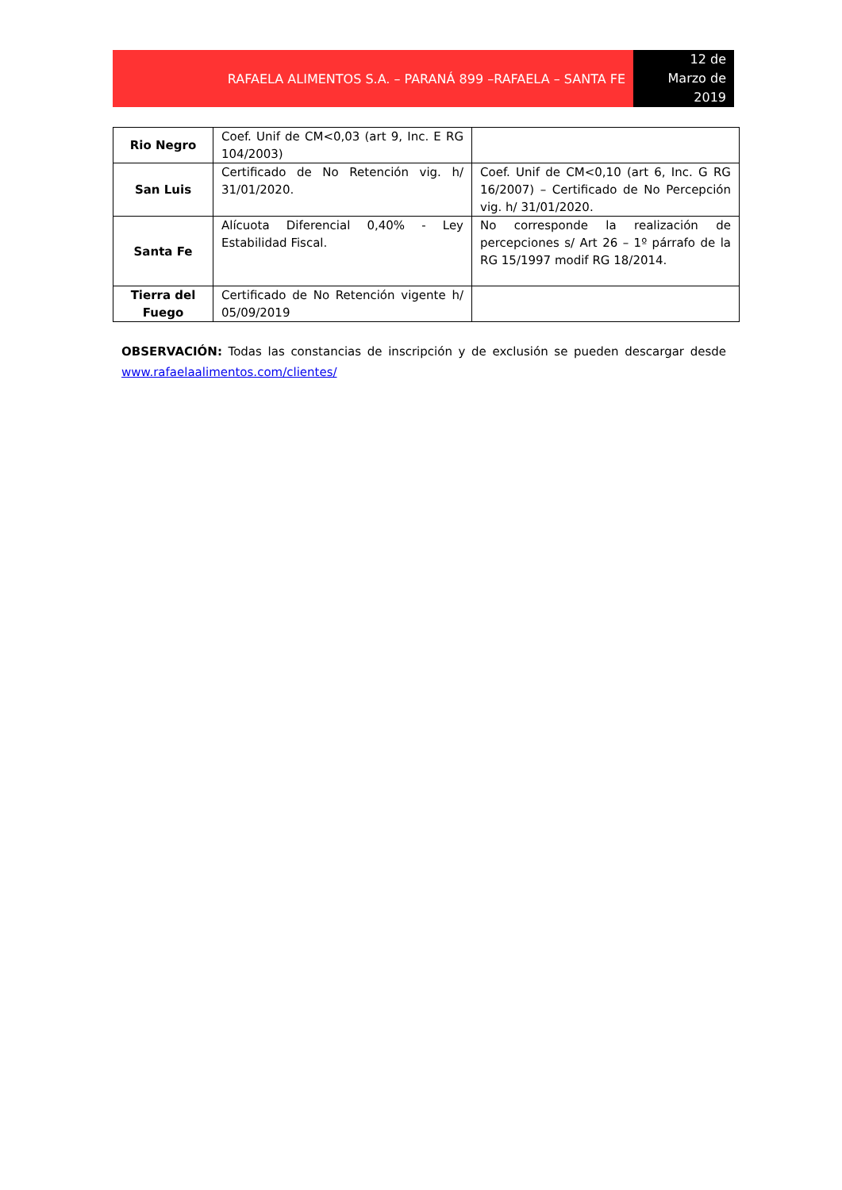RAFAELA ALIMENTOS S.A. – PARANÁ 899 –RAFAELA – SANTA FE
12 de
Marzo de
2019
| Rio Negro | Coef. Unif de CM<0,03 (art 9, Inc. E RG 104/2003) | |
| San Luis | Certificado de No Retención vig. h/ 31/01/2020. | Coef. Unif de CM<0,10 (art 6, Inc. G RG 16/2007) – Certificado de No Percepción vig. h/ 31/01/2020. |
| Santa Fe | Alícuota Diferencial 0,40% - Ley Estabilidad Fiscal. | No corresponde la realización de percepciones s/ Art 26 – 1º párrafo de la RG 15/1997 modif RG 18/2014. |
| Tierra del Fuego | Certificado de No Retención vigente h/ 05/09/2019 | |
OBSERVACIÓN: Todas las constancias de inscripción y de exclusión se pueden descargar desde www.rafaelaalimentos.com/clientes/